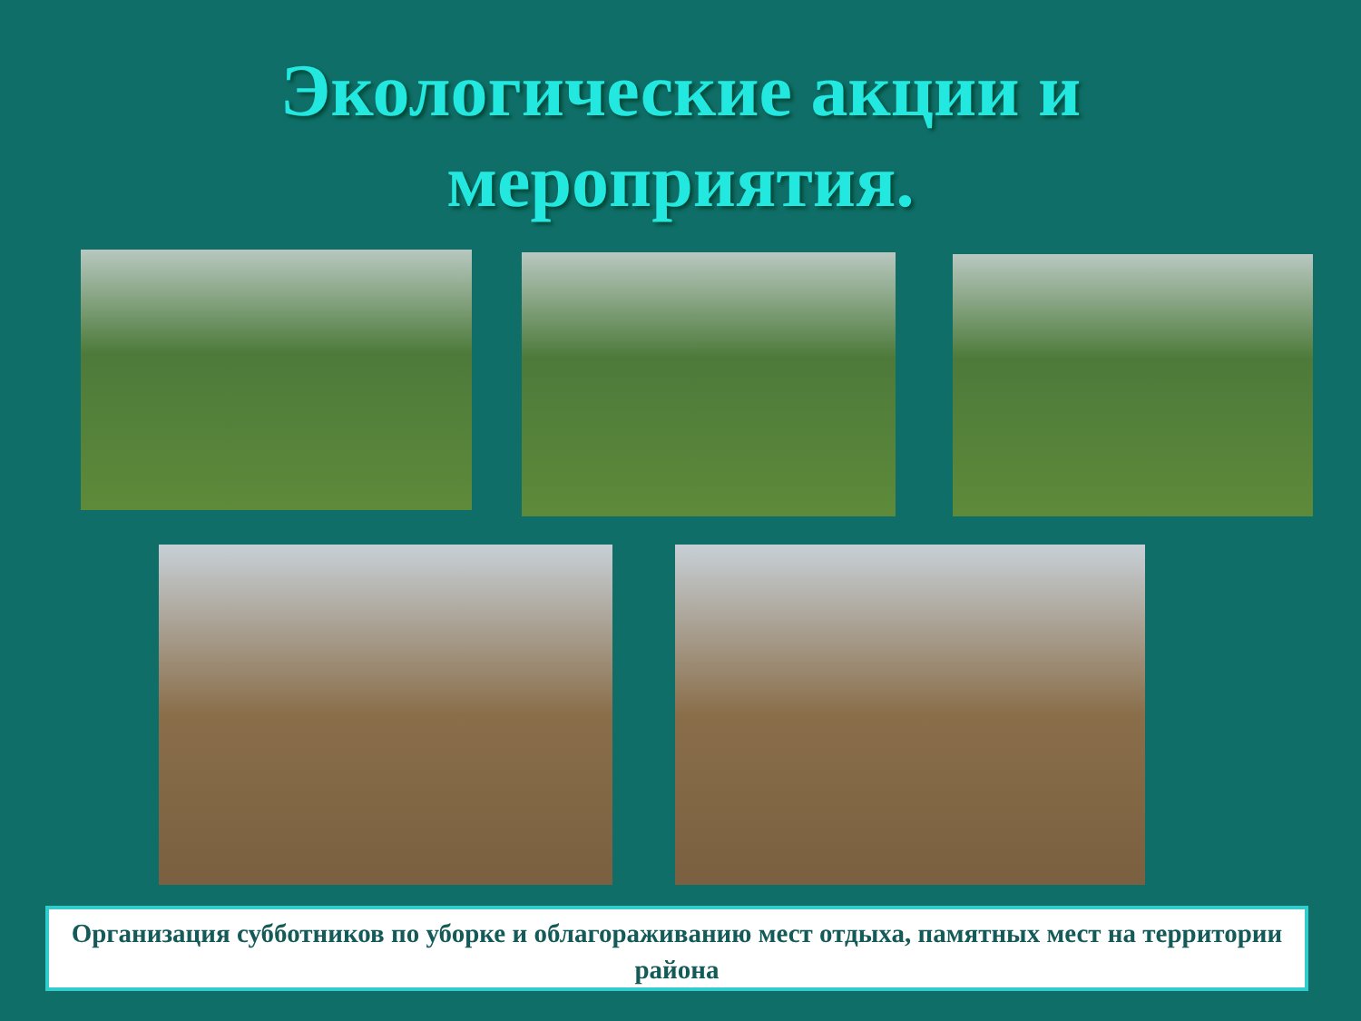Экологические акции и
мероприятия.
Организация субботников по уборке и облагораживанию мест отдыха, памятных мест на территории района